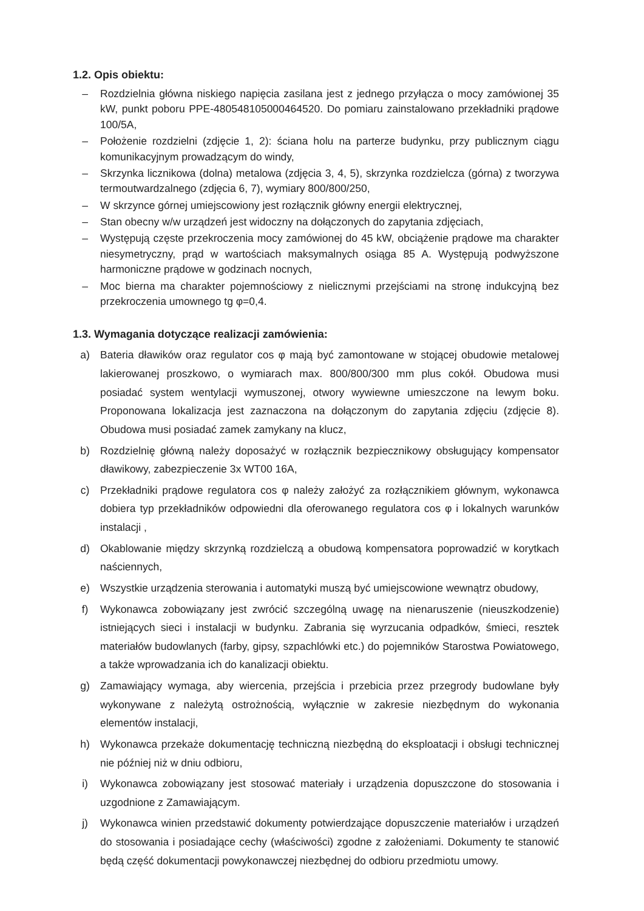1.2. Opis obiektu:
– Rozdzielnia główna niskiego napięcia zasilana jest z jednego przyłącza o mocy zamówionej 35 kW, punkt poboru PPE-480548105000464520. Do pomiaru zainstalowano przekładniki prądowe 100/5A,
– Położenie rozdzielni (zdjęcie 1, 2): ściana holu na parterze budynku, przy publicznym ciągu komunikacyjnym prowadzącym do windy,
– Skrzynka licznikowa (dolna) metalowa (zdjęcia 3, 4, 5), skrzynka rozdzielcza (górna) z tworzywa termoutwardzalnego (zdjęcia 6, 7), wymiary 800/800/250,
– W skrzynce górnej umiejscowiony jest rozłącznik główny energii elektrycznej,
– Stan obecny w/w urządzeń jest widoczny na dołączonych do zapytania zdjęciach,
– Występują częste przekroczenia mocy zamówionej do 45 kW, obciążenie prądowe ma charakter niesymetryczny, prąd w wartościach maksymalnych osiąga 85 A. Występują podwyższone harmoniczne prądowe w godzinach nocnych,
– Moc bierna ma charakter pojemnościowy z nielicznymi przejściami na stronę indukcyjną bez przekroczenia umownego tg φ=0,4.
1.3. Wymagania dotyczące realizacji zamówienia:
a) Bateria dławików oraz regulator cos φ mają być zamontowane w stojącej obudowie metalowej lakierowanej proszkowo, o wymiarach max. 800/800/300 mm plus cokół. Obudowa musi posiadać system wentylacji wymuszonej, otwory wywiewne umieszczone na lewym boku. Proponowana lokalizacja jest zaznaczona na dołączonym do zapytania zdjęciu (zdjęcie 8). Obudowa musi posiadać zamek zamykany na klucz,
b) Rozdzielnię główną należy doposażyć w rozłącznik bezpiecznikowy obsługujący kompensator dławikowy, zabezpieczenie 3x WT00 16A,
c) Przekładniki prądowe regulatora cos φ należy założyć za rozłącznikiem głównym, wykonawca dobiera typ przekładników odpowiedni dla oferowanego regulatora cos φ i lokalnych warunków instalacji ,
d) Okablowanie między skrzynką rozdzielczą a obudową kompensatora poprowadzić w korytkach naściennych,
e) Wszystkie urządzenia sterowania i automatyki muszą być umiejscowione wewnątrz obudowy,
f) Wykonawca zobowiązany jest zwrócić szczególną uwagę na nienaruszenie (nieuszkodzenie) istniejących sieci i instalacji w budynku. Zabrania się wyrzucania odpadków, śmieci, resztek materiałów budowlanych (farby, gipsy, szpachlówki etc.) do pojemników Starostwa Powiatowego, a także wprowadzania ich do kanalizacji obiektu.
g) Zamawiający wymaga, aby wiercenia, przejścia i przebicia przez przegrody budowlane były wykonywane z należytą ostrożnością, wyłącznie w zakresie niezbędnym do wykonania elementów instalacji,
h) Wykonawca przekaże dokumentację techniczną niezbędną do eksploatacji i obsługi technicznej nie później niż w dniu odbioru,
i) Wykonawca zobowiązany jest stosować materiały i urządzenia dopuszczone do stosowania i uzgodnione z Zamawiającym.
j) Wykonawca winien przedstawić dokumenty potwierdzające dopuszczenie materiałów i urządzeń do stosowania i posiadające cechy (właściwości) zgodne z założeniami. Dokumenty te stanowić będą część dokumentacji powykonawczej niezbędnej do odbioru przedmiotu umowy.